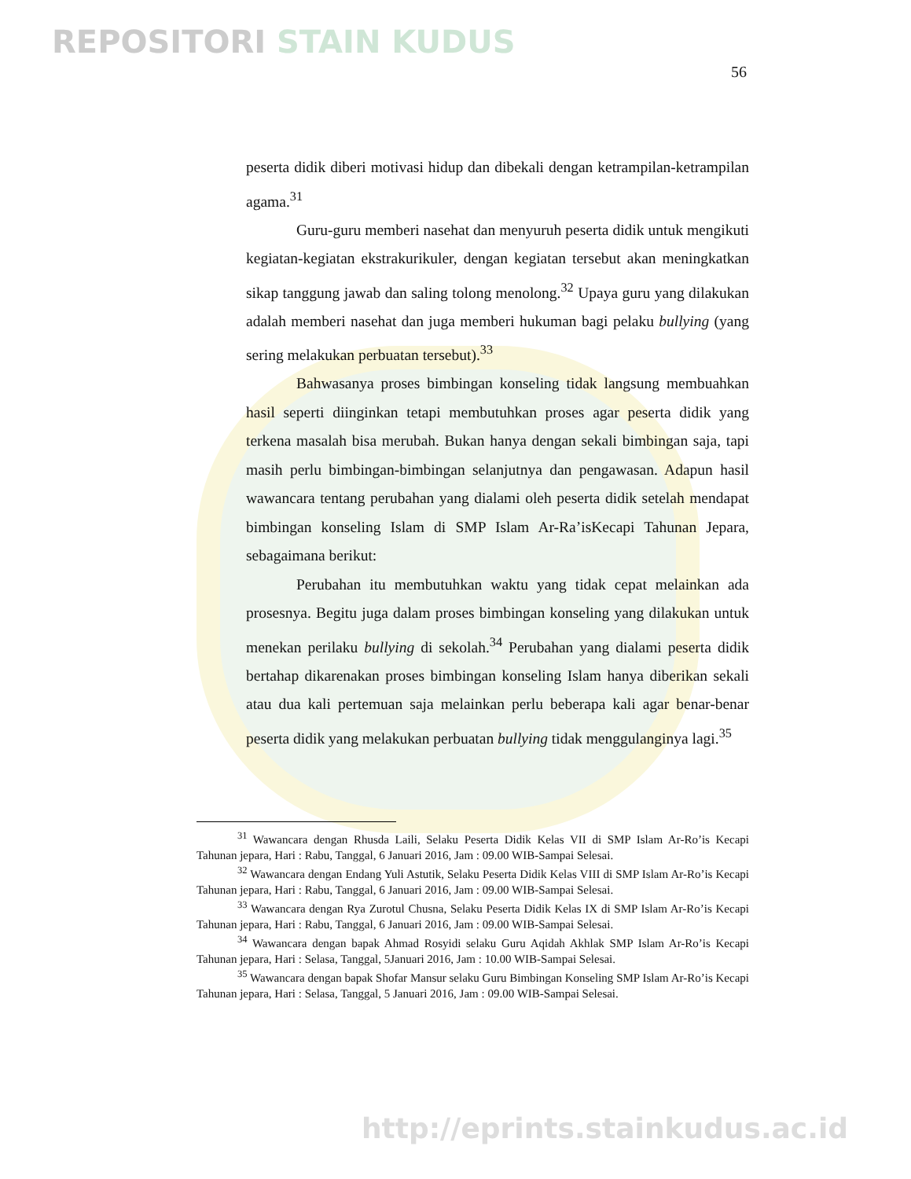REPOSITORI STAIN KUDUS
56
peserta didik diberi motivasi hidup dan dibekali dengan ketrampilan-ketrampilan agama.<sup>31</sup>
Guru-guru memberi nasehat dan menyuruh peserta didik untuk mengikuti kegiatan-kegiatan ekstrakurikuler, dengan kegiatan tersebut akan meningkatkan sikap tanggung jawab dan saling tolong menolong.<sup>32</sup> Upaya guru yang dilakukan adalah memberi nasehat dan juga memberi hukuman bagi pelaku bullying (yang sering melakukan perbuatan tersebut).<sup>33</sup>
Bahwasanya proses bimbingan konseling tidak langsung membuahkan hasil seperti diinginkan tetapi membutuhkan proses agar peserta didik yang terkena masalah bisa merubah. Bukan hanya dengan sekali bimbingan saja, tapi masih perlu bimbingan-bimbingan selanjutnya dan pengawasan. Adapun hasil wawancara tentang perubahan yang dialami oleh peserta didik setelah mendapat bimbingan konseling Islam di SMP Islam Ar-Ra’isKecapi Tahunan Jepara, sebagaimana berikut:
Perubahan itu membutuhkan waktu yang tidak cepat melainkan ada prosesnya. Begitu juga dalam proses bimbingan konseling yang dilakukan untuk menekan perilaku bullying di sekolah.<sup>34</sup> Perubahan yang dialami peserta didik bertahap dikarenakan proses bimbingan konseling Islam hanya diberikan sekali atau dua kali pertemuan saja melainkan perlu beberapa kali agar benar-benar peserta didik yang melakukan perbuatan bullying tidak menggulanginya lagi.<sup>35</sup>
<sup>31</sup> Wawancara dengan Rhusda Laili, Selaku Peserta Didik Kelas VII di SMP Islam Ar-Ro’is Kecapi Tahunan jepara, Hari : Rabu, Tanggal, 6 Januari 2016, Jam : 09.00 WIB-Sampai Selesai.
<sup>32</sup> Wawancara dengan Endang Yuli Astutik, Selaku Peserta Didik Kelas VIII di SMP Islam Ar-Ro’is Kecapi Tahunan jepara, Hari : Rabu, Tanggal, 6 Januari 2016, Jam : 09.00 WIB-Sampai Selesai.
<sup>33</sup> Wawancara dengan Rya Zurotul Chusna, Selaku Peserta Didik Kelas IX di SMP Islam Ar-Ro’is Kecapi Tahunan jepara, Hari : Rabu, Tanggal, 6 Januari 2016, Jam : 09.00 WIB-Sampai Selesai.
<sup>34</sup> Wawancara dengan bapak Ahmad Rosyidi selaku Guru Aqidah Akhlak SMP Islam Ar-Ro’is Kecapi Tahunan jepara, Hari : Selasa, Tanggal, 5Januari 2016, Jam : 10.00 WIB-Sampai Selesai.
<sup>35</sup> Wawancara dengan bapak Shofar Mansur selaku Guru Bimbingan Konseling SMP Islam Ar-Ro’is Kecapi Tahunan jepara, Hari : Selasa, Tanggal, 5 Januari 2016, Jam : 09.00 WIB-Sampai Selesai.
http://eprints.stainkudus.ac.id